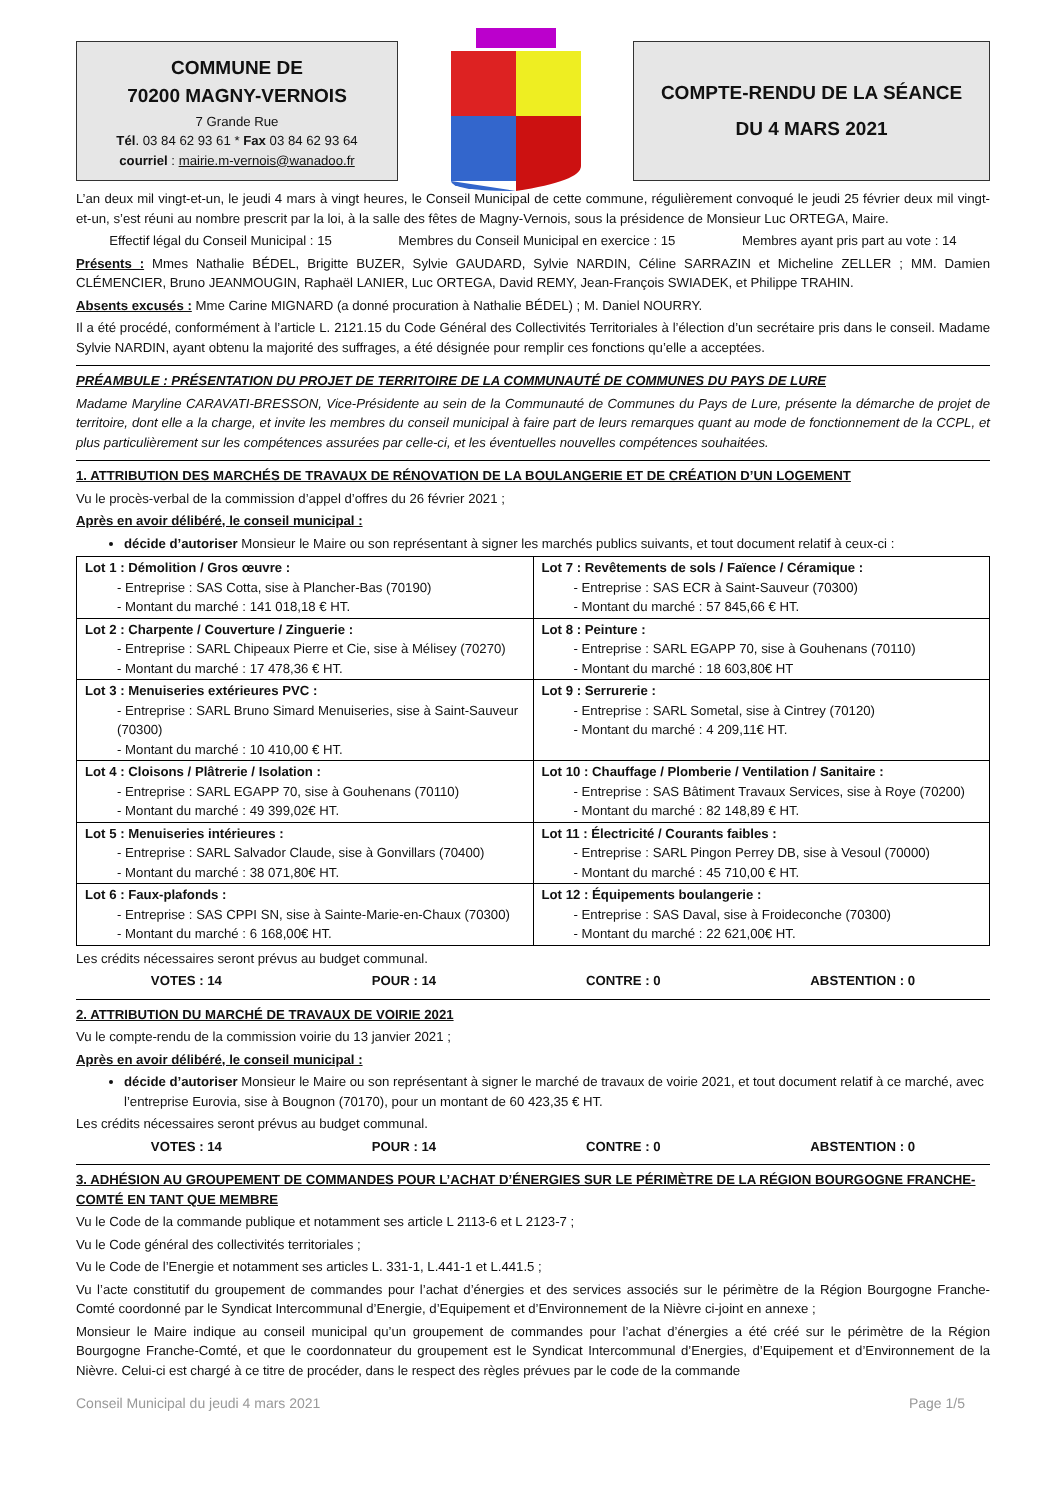COMMUNE DE
70200 MAGNY-VERNOIS
7 Grande Rue
Tél. 03 84 62 93 61 * Fax 03 84 62 93 64
courriel : mairie.m-vernois@wanadoo.fr
COMPTE-RENDU DE LA SÉANCE
DU 4 MARS 2021
L’an deux mil vingt-et-un, le jeudi 4 mars à vingt heures, le Conseil Municipal de cette commune, régulièrement convoqué le jeudi 25 février deux mil vingt-et-un, s’est réuni au nombre prescrit par la loi, à la salle des fêtes de Magny-Vernois, sous la présidence de Monsieur Luc ORTEGA, Maire.
Effectif légal du Conseil Municipal : 15 Membres du Conseil Municipal en exercice : 15 Membres ayant pris part au vote : 14
Présents : Mmes Nathalie BÉDEL, Brigitte BUZER, Sylvie GAUDARD, Sylvie NARDIN, Céline SARRAZIN et Micheline ZELLER ; MM. Damien CLÉMENCIER, Bruno JEANMOUGIN, Raphaël LANIER, Luc ORTEGA, David REMY, Jean-François SWIADEK, et Philippe TRAHIN.
Absents excusés : Mme Carine MIGNARD (a donné procuration à Nathalie BÉDEL) ; M. Daniel NOURRY.
Il a été procédé, conformément à l’article L. 2121.15 du Code Général des Collectivités Territoriales à l’élection d’un secrétaire pris dans le conseil. Madame Sylvie NARDIN, ayant obtenu la majorité des suffrages, a été désignée pour remplir ces fonctions qu’elle a acceptées.
PRÉAMBULE : PRÉSENTATION DU PROJET DE TERRITOIRE DE LA COMMUNAUTÉ DE COMMUNES DU PAYS DE LURE
Madame Maryline CARAVATI-BRESSON, Vice-Présidente au sein de la Communauté de Communes du Pays de Lure, présente la démarche de projet de territoire, dont elle a la charge, et invite les membres du conseil municipal à faire part de leurs remarques quant au mode de fonctionnement de la CCPL, et plus particulièrement sur les compétences assurées par celle-ci, et les éventuelles nouvelles compétences souhaitées.
1. ATTRIBUTION DES MARCHÉS DE TRAVAUX DE RÉNOVATION DE LA BOULANGERIE ET DE CRÉATION D’UN LOGEMENT
Vu le procès-verbal de la commission d’appel d’offres du 26 février 2021 ;
Après en avoir délibéré, le conseil municipal :
décide d’autoriser Monsieur le Maire ou son représentant à signer les marchés publics suivants, et tout document relatif à ceux-ci :
| Lot 1 : Démolition / Gros œuvre : - Entreprise : SAS Cotta, sise à Plancher-Bas (70190) - Montant du marché : 141 018,18 € HT. | Lot 7 : Revêtements de sols / Faïence / Céramique : - Entreprise : SAS ECR à Saint-Sauveur (70300) - Montant du marché : 57 845,66 € HT. |
| Lot 2 : Charpente / Couverture / Zinguerie : - Entreprise : SARL Chipeaux Pierre et Cie, sise à Mélisey (70270) - Montant du marché : 17 478,36 € HT. | Lot 8 : Peinture : - Entreprise : SARL EGAPP 70, sise à Gouhenans (70110) - Montant du marché : 18 603,80€ HT |
| Lot 3 : Menuiseries extérieures PVC : - Entreprise : SARL Bruno Simard Menuiseries, sise à Saint-Sauveur (70300) - Montant du marché : 10 410,00 € HT. | Lot 9 : Serrurerie : - Entreprise : SARL Sometal, sise à Cintrey (70120) - Montant du marché : 4 209,11€ HT. |
| Lot 4 : Cloisons / Plâtrerie / Isolation : - Entreprise : SARL EGAPP 70, sise à Gouhenans (70110) - Montant du marché : 49 399,02€ HT. | Lot 10 : Chauffage / Plomberie / Ventilation / Sanitaire : - Entreprise : SAS Bâtiment Travaux Services, sise à Roye (70200) - Montant du marché : 82 148,89 € HT. |
| Lot 5 : Menuiseries intérieures : - Entreprise : SARL Salvador Claude, sise à Gonvillars (70400) - Montant du marché : 38 071,80€ HT. | Lot 11 : Électricité / Courants faibles : - Entreprise : SARL Pingon Perrey DB, sise à Vesoul (70000) - Montant du marché : 45 710,00 € HT. |
| Lot 6 : Faux-plafonds : - Entreprise : SAS CPPI SN, sise à Sainte-Marie-en-Chaux (70300) - Montant du marché : 6 168,00€ HT. | Lot 12 : Équipements boulangerie : - Entreprise : SAS Daval, sise à Froideconche (70300) - Montant du marché : 22 621,00€ HT. |
Les crédits nécessaires seront prévus au budget communal.
VOTES : 14 POUR : 14 CONTRE : 0 ABSTENTION : 0
2. ATTRIBUTION DU MARCHÉ DE TRAVAUX DE VOIRIE 2021
Vu le compte-rendu de la commission voirie du 13 janvier 2021 ;
Après en avoir délibéré, le conseil municipal :
décide d’autoriser Monsieur le Maire ou son représentant à signer le marché de travaux de voirie 2021, et tout document relatif à ce marché, avec l’entreprise Eurovia, sise à Bougnon (70170), pour un montant de 60 423,35 € HT.
Les crédits nécessaires seront prévus au budget communal.
VOTES : 14 POUR : 14 CONTRE : 0 ABSTENTION : 0
3. ADHÉSION AU GROUPEMENT DE COMMANDES POUR L’ACHAT D’ÉNERGIES SUR LE PÉRIMÈTRE DE LA RÉGION BOURGOGNE FRANCHE-COMTÉ EN TANT QUE MEMBRE
Vu le Code de la commande publique et notamment ses article L 2113-6 et L 2123-7 ;
Vu le Code général des collectivités territoriales ;
Vu le Code de l’Energie et notamment ses articles L. 331-1, L.441-1 et L.441.5 ;
Vu l’acte constitutif du groupement de commandes pour l’achat d’énergies et des services associés sur le périmètre de la Région Bourgogne Franche-Comté coordonné par le Syndicat Intercommunal d’Energie, d’Equipement et d’Environnement de la Nièvre ci-joint en annexe ;
Monsieur le Maire indique au conseil municipal qu’un groupement de commandes pour l’achat d’énergies a été créé sur le périmètre de la Région Bourgogne Franche-Comté, et que le coordonnateur du groupement est le Syndicat Intercommunal d’Energies, d’Equipement et d’Environnement de la Nièvre. Celui-ci est chargé à ce titre de procéder, dans le respect des règles prévues par le code de la commande
Conseil Municipal du jeudi 4 mars 2021 Page 1/5